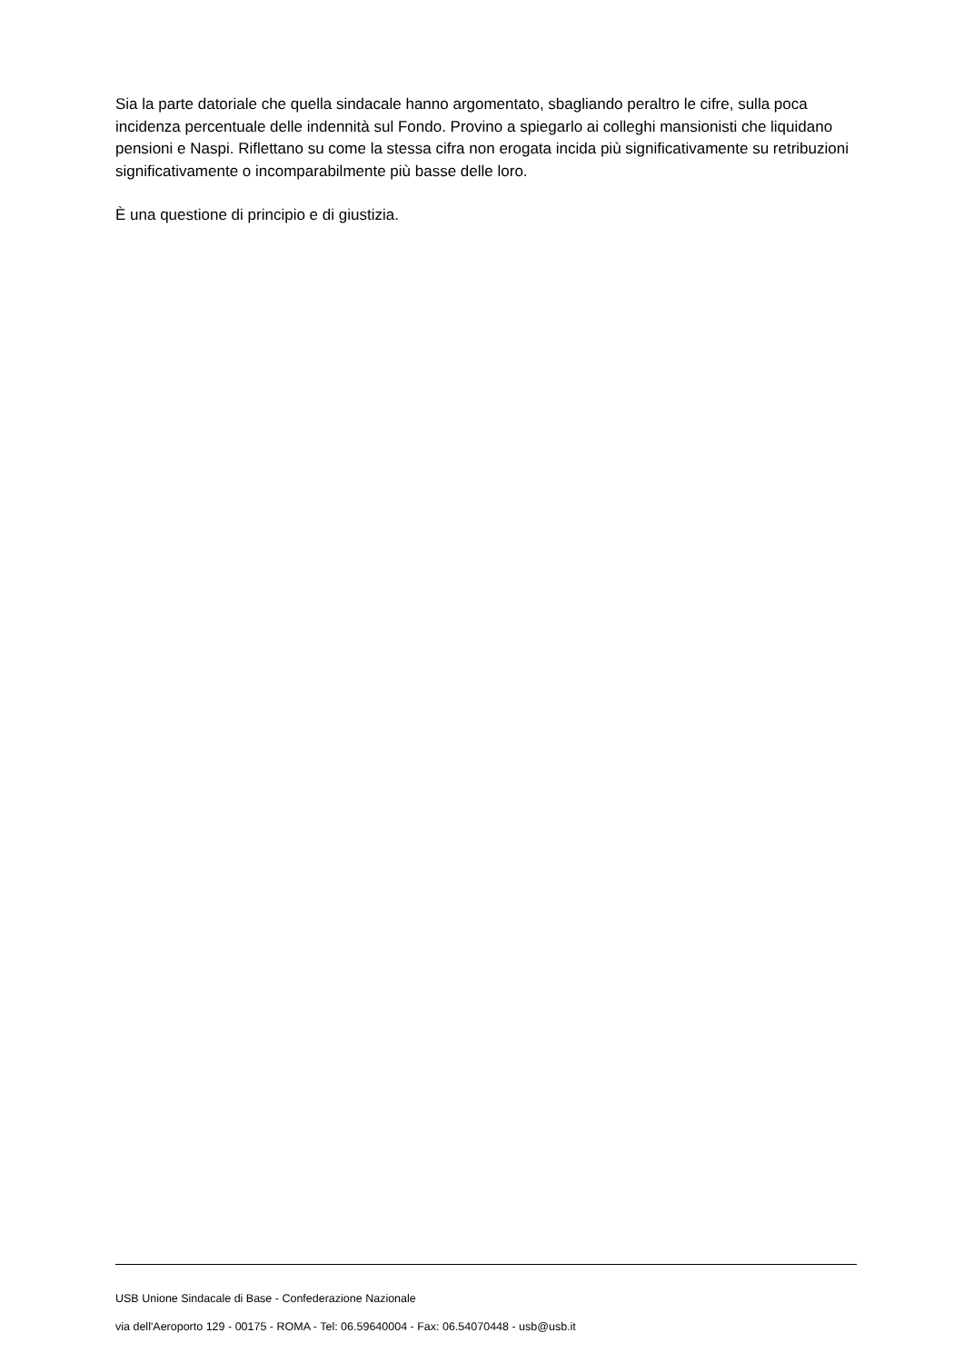Sia la parte datoriale che quella sindacale hanno argomentato, sbagliando peraltro le cifre, sulla poca incidenza percentuale delle indennità sul Fondo. Provino a spiegarlo ai colleghi mansionisti che liquidano pensioni e Naspi. Riflettano su come la stessa cifra non erogata incida più significativamente su retribuzioni significativamente o incomparabilmente più basse delle loro.
È una questione di principio e di giustizia.
USB Unione Sindacale di Base - Confederazione Nazionale
via dell'Aeroporto 129 - 00175 - ROMA - Tel: 06.59640004 - Fax: 06.54070448 - usb@usb.it